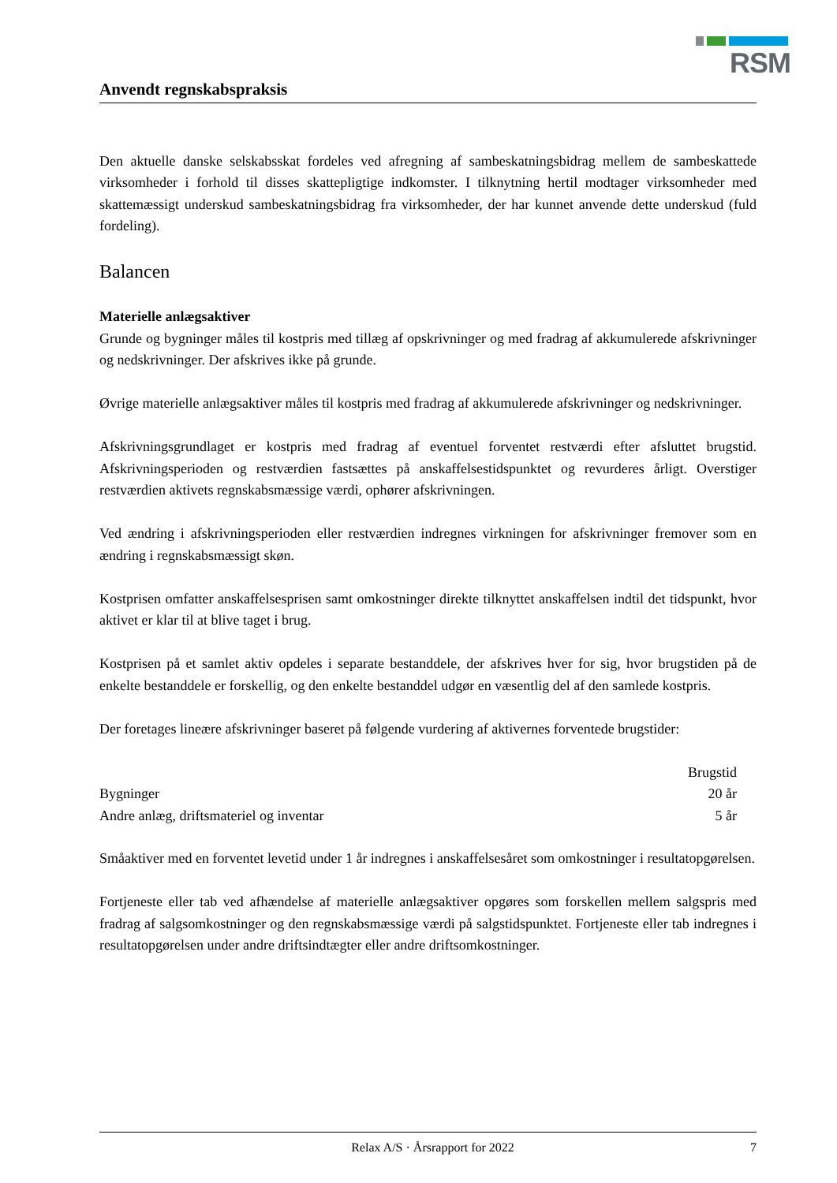RSM
Anvendt regnskabspraksis
Den aktuelle danske selskabsskat fordeles ved afregning af sambeskatningsbidrag mellem de sambeskattede virksomheder i forhold til disses skattepligtige indkomster. I tilknytning hertil modtager virksomheder med skattemæssigt underskud sambeskatningsbidrag fra virksomheder, der har kunnet anvende dette underskud (fuld fordeling).
Balancen
Materielle anlægsaktiver
Grunde og bygninger måles til kostpris med tillæg af opskrivninger og med fradrag af akkumulerede afskrivninger og nedskrivninger. Der afskrives ikke på grunde.
Øvrige materielle anlægsaktiver måles til kostpris med fradrag af akkumulerede afskrivninger og nedskrivninger.
Afskrivningsgrundlaget er kostpris med fradrag af eventuel forventet restværdi efter afsluttet brugstid. Afskrivningsperioden og restværdien fastsættes på anskaffelsestidspunktet og revurderes årligt. Overstiger restværdien aktivets regnskabsmæssige værdi, ophører afskrivningen.
Ved ændring i afskrivningsperioden eller restværdien indregnes virkningen for afskrivninger fremover som en ændring i regnskabsmæssigt skøn.
Kostprisen omfatter anskaffelsesprisen samt omkostninger direkte tilknyttet anskaffelsen indtil det tidspunkt, hvor aktivet er klar til at blive taget i brug.
Kostprisen på et samlet aktiv opdeles i separate bestanddele, der afskrives hver for sig, hvor brugstiden på de enkelte bestanddele er forskellig, og den enkelte bestanddel udgør en væsentlig del af den samlede kostpris.
Der foretages lineære afskrivninger baseret på følgende vurdering af aktivernes forventede brugstider:
| | Brugstid |
| --- | --- |
| Bygninger | 20 år |
| Andre anlæg, driftsmateriel og inventar | 5 år |
Småaktiver med en forventet levetid under 1 år indregnes i anskaffelsesåret som omkostninger i resultatopgørelsen.
Fortjeneste eller tab ved afhændelse af materielle anlægsaktiver opgøres som forskellen mellem salgspris med fradrag af salgsomkostninger og den regnskabsmæssige værdi på salgstidspunktet. Fortjeneste eller tab indregnes i resultatopgørelsen under andre driftsindtægter eller andre driftsomkostninger.
Relax A/S · Årsrapport for 2022 7